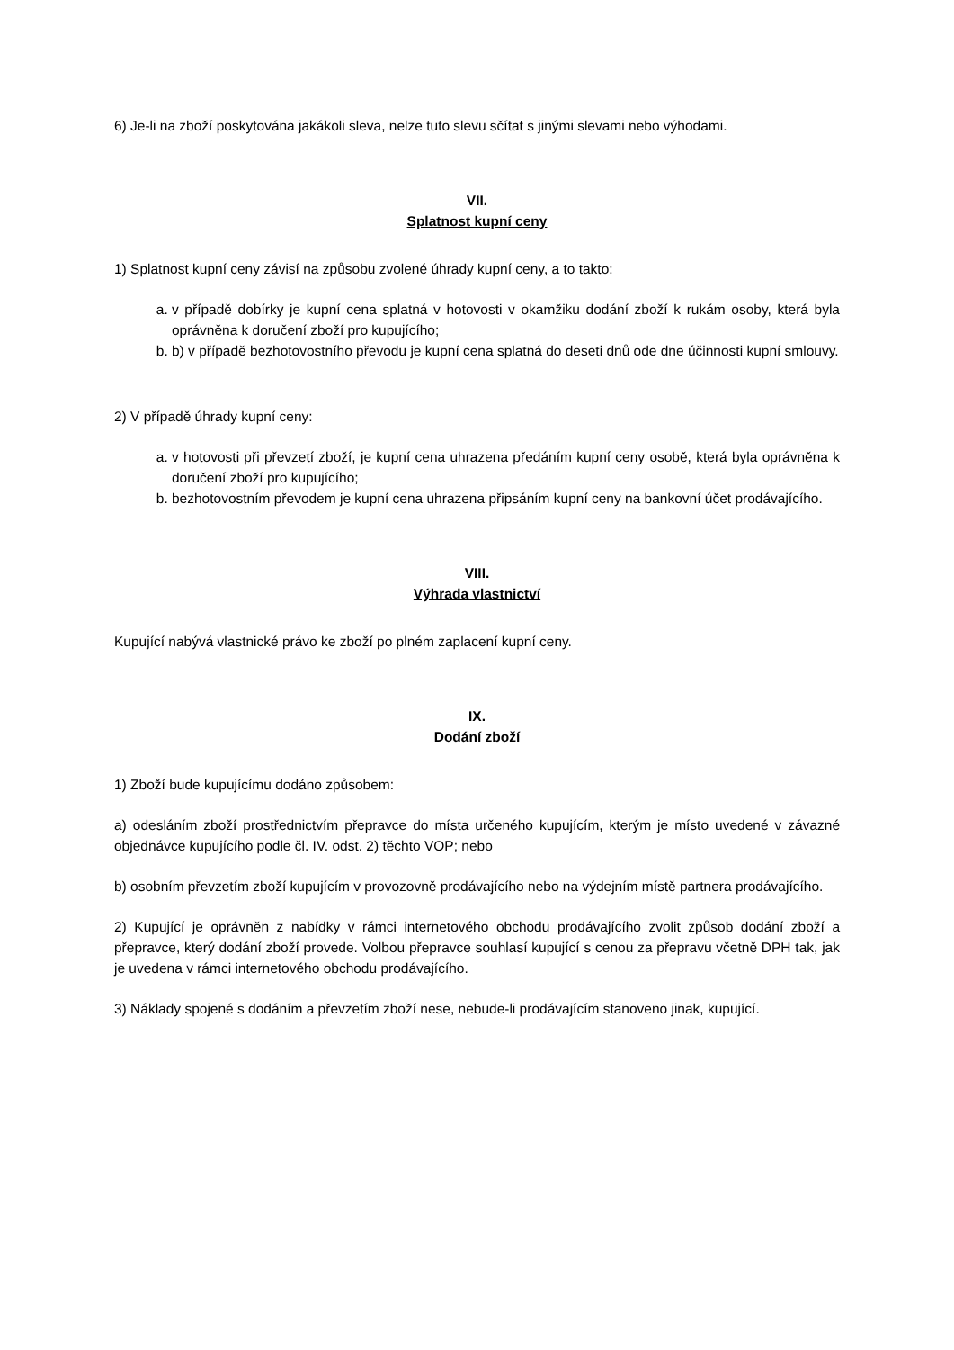6) Je-li na zboží poskytována jakákoli sleva, nelze tuto slevu sčítat s jinými slevami nebo výhodami.
VII.
Splatnost kupní ceny
1) Splatnost kupní ceny závisí na způsobu zvolené úhrady kupní ceny, a to takto:
a. v případě dobírky je kupní cena splatná v hotovosti v okamžiku dodání zboží k rukám osoby, která byla oprávněna k doručení zboží pro kupujícího;
b. b) v případě bezhotovostního převodu je kupní cena splatná do deseti dnů ode dne účinnosti kupní smlouvy.
2) V případě úhrady kupní ceny:
a. v hotovosti při převzetí zboží, je kupní cena uhrazena předáním kupní ceny osobě, která byla oprávněna k doručení zboží pro kupujícího;
b. bezhotovostním převodem je kupní cena uhrazena připsáním kupní ceny na bankovní účet prodávajícího.
VIII.
Výhrada vlastnictví
Kupující nabývá vlastnické právo ke zboží po plném zaplacení kupní ceny.
IX.
Dodání zboží
1) Zboží bude kupujícímu dodáno způsobem:
a) odesláním zboží prostřednictvím přepravce do místa určeného kupujícím, kterým je místo uvedené v závazné objednávce kupujícího podle čl. IV. odst. 2) těchto VOP; nebo
b) osobním převzetím zboží kupujícím v provozovně prodávajícího nebo na výdejním místě partnera prodávajícího.
2) Kupující je oprávněn z nabídky v rámci internetového obchodu prodávajícího zvolit způsob dodání zboží a přepravce, který dodání zboží provede. Volbou přepravce souhlasí kupující s cenou za přepravu včetně DPH tak, jak je uvedena v rámci internetového obchodu prodávajícího.
3) Náklady spojené s dodáním a převzetím zboží nese, nebude-li prodávajícím stanoveno jinak, kupující.